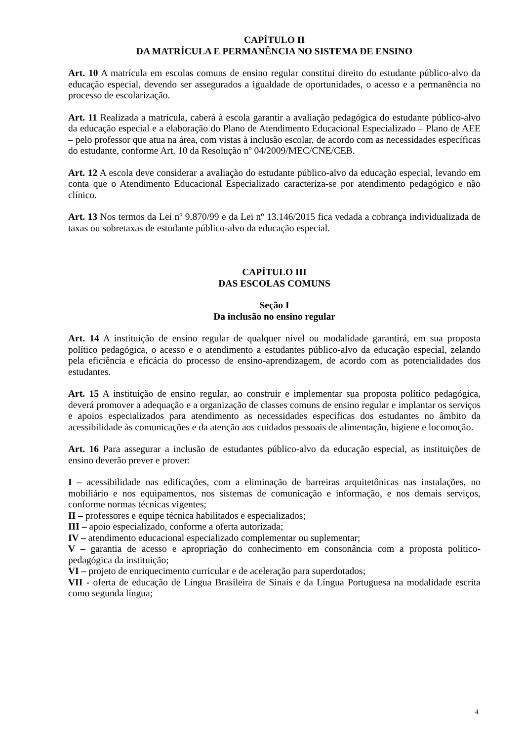CAPÍTULO II
DA MATRÍCULA E PERMANÊNCIA NO SISTEMA DE ENSINO
Art. 10 A matrícula em escolas comuns de ensino regular constitui direito do estudante público-alvo da educação especial, devendo ser assegurados a igualdade de oportunidades, o acesso e a permanência no processo de escolarização.
Art. 11 Realizada a matrícula, caberá à escola garantir a avaliação pedagógica do estudante público-alvo da educação especial e a elaboração do Plano de Atendimento Educacional Especializado – Plano de AEE – pelo professor que atua na área, com vistas à inclusão escolar, de acordo com as necessidades específicas do estudante, conforme Art. 10 da Resolução nº 04/2009/MEC/CNE/CEB.
Art. 12 A escola deve considerar a avaliação do estudante público-alvo da educação especial, levando em conta que o Atendimento Educacional Especializado caracteriza-se por atendimento pedagógico e não clínico.
Art. 13 Nos termos da Lei nº 9.870/99 e da Lei nº 13.146/2015 fica vedada a cobrança individualizada de taxas ou sobretaxas de estudante público-alvo da educação especial.
CAPÍTULO III
DAS ESCOLAS COMUNS
Seção I
Da inclusão no ensino regular
Art. 14 A instituição de ensino regular de qualquer nível ou modalidade garantirá, em sua proposta político pedagógica, o acesso e o atendimento a estudantes público-alvo da educação especial, zelando pela eficiência e eficácia do processo de ensino-aprendizagem, de acordo com as potencialidades dos estudantes.
Art. 15 A instituição de ensino regular, ao construir e implementar sua proposta político pedagógica, deverá promover a adequação e a organização de classes comuns de ensino regular e implantar os serviços e apoios especializados para atendimento as necessidades específicas dos estudantes no âmbito da acessibilidade às comunicações e da atenção aos cuidados pessoais de alimentação, higiene e locomoção.
Art. 16 Para assegurar a inclusão de estudantes público-alvo da educação especial, as instituições de ensino deverão prever e prover:
I – acessibilidade nas edificações, com a eliminação de barreiras arquitetônicas nas instalações, no mobiliário e nos equipamentos, nos sistemas de comunicação e informação, e nos demais serviços, conforme normas técnicas vigentes;
II – professores e equipe técnica habilitados e especializados;
III – apoio especializado, conforme a oferta autorizada;
IV – atendimento educacional especializado complementar ou suplementar;
V – garantia de acesso e apropriação do conhecimento em consonância com a proposta político-pedagógica da instituição;
VI – projeto de enriquecimento curricular e de aceleração para superdotados;
VII - oferta de educação de Língua Brasileira de Sinais e da Língua Portuguesa na modalidade escrita como segunda língua;
4